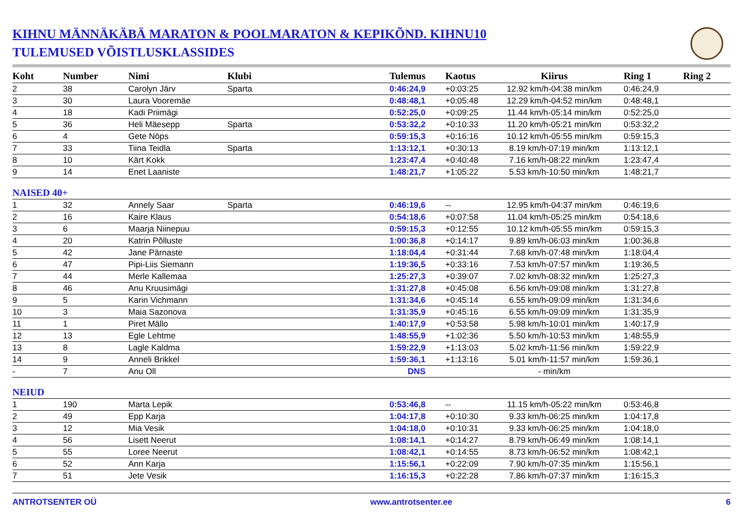KIHNU MÄNNÄKÄBÄ MARATON & POOLMARATON & KEPIKÕND. KIHNU10
TULEMUSED VÕISTLUSKLASSIDES
| Koht | Number | Nimi | Klubi | Tulemus | Kaotus | Kiirus | Ring 1 | Ring 2 |
| --- | --- | --- | --- | --- | --- | --- | --- | --- |
| 2 | 38 | Carolyn Järv | Sparta | 0:46:24,9 | +0:03:25 | 12.92 km/h-04:38 min/km | 0:46:24,9 | |
| 3 | 30 | Laura Vooremäe | | 0:48:48,1 | +0:05:48 | 12.29 km/h-04:52 min/km | 0:48:48,1 | |
| 4 | 18 | Kadi Priimägi | | 0:52:25,0 | +0:09:25 | 11.44 km/h-05:14 min/km | 0:52:25,0 | |
| 5 | 36 | Heli Mäesepp | Sparta | 0:53:32,2 | +0:10:33 | 11.20 km/h-05:21 min/km | 0:53:32,2 | |
| 6 | 4 | Gete Nöps | | 0:59:15,3 | +0:16:16 | 10.12 km/h-05:55 min/km | 0:59:15,3 | |
| 7 | 33 | Tiina Teidla | Sparta | 1:13:12,1 | +0:30:13 | 8.19 km/h-07:19 min/km | 1:13:12,1 | |
| 8 | 10 | Kärt Kokk | | 1:23:47,4 | +0:40:48 | 7.16 km/h-08:22 min/km | 1:23:47,4 | |
| 9 | 14 | Enet Laaniste | | 1:48:21,7 | +1:05:22 | 5.53 km/h-10:50 min/km | 1:48:21,7 | |
| NAISED 40+ | | | | | | | | |
| 1 | 32 | Annely Saar | Sparta | 0:46:19,6 | -- | 12.95 km/h-04:37 min/km | 0:46:19,6 | |
| 2 | 16 | Kaire Klaus | | 0:54:18,6 | +0:07:58 | 11.04 km/h-05:25 min/km | 0:54:18,6 | |
| 3 | 6 | Maarja Niinepuu | | 0:59:15,3 | +0:12:55 | 10.12 km/h-05:55 min/km | 0:59:15,3 | |
| 4 | 20 | Katrin Põlluste | | 1:00:36,8 | +0:14:17 | 9.89 km/h-06:03 min/km | 1:00:36,8 | |
| 5 | 42 | Jane Pärnaste | | 1:18:04,4 | +0:31:44 | 7.68 km/h-07:48 min/km | 1:18:04,4 | |
| 6 | 47 | Pipi-Liis Siemann | | 1:19:36,5 | +0:33:16 | 7.53 km/h-07:57 min/km | 1:19:36,5 | |
| 7 | 44 | Merle Kallemaa | | 1:25:27,3 | +0:39:07 | 7.02 km/h-08:32 min/km | 1:25:27,3 | |
| 8 | 46 | Anu Kruusimägi | | 1:31:27,8 | +0:45:08 | 6.56 km/h-09:08 min/km | 1:31:27,8 | |
| 9 | 5 | Karin Vichmann | | 1:31:34,6 | +0:45:14 | 6.55 km/h-09:09 min/km | 1:31:34,6 | |
| 10 | 3 | Maia Sazonova | | 1:31:35,9 | +0:45:16 | 6.55 km/h-09:09 min/km | 1:31:35,9 | |
| 11 | 1 | Piret Mällo | | 1:40:17,9 | +0:53:58 | 5.98 km/h-10:01 min/km | 1:40:17,9 | |
| 12 | 13 | Egle Lehtme | | 1:48:55,9 | +1:02:36 | 5.50 km/h-10:53 min/km | 1:48:55,9 | |
| 13 | 8 | Lagle Kaldma | | 1:59:22,9 | +1:13:03 | 5.02 km/h-11:56 min/km | 1:59:22,9 | |
| 14 | 9 | Anneli Brikkel | | 1:59:36,1 | +1:13:16 | 5.01 km/h-11:57 min/km | 1:59:36,1 | |
| - | 7 | Anu Oll | | DNS | | - min/km | | |
| NEIUD | | | | | | | | |
| 1 | 190 | Marta Lepik | | 0:53:46,8 | -- | 11.15 km/h-05:22 min/km | 0:53:46,8 | |
| 2 | 49 | Epp Karja | | 1:04:17,8 | +0:10:30 | 9.33 km/h-06:25 min/km | 1:04:17,8 | |
| 3 | 12 | Mia Vesik | | 1:04:18,0 | +0:10:31 | 9.33 km/h-06:25 min/km | 1:04:18,0 | |
| 4 | 56 | Lisett Neerut | | 1:08:14,1 | +0:14:27 | 8.79 km/h-06:49 min/km | 1:08:14,1 | |
| 5 | 55 | Loree Neerut | | 1:08:42,1 | +0:14:55 | 8.73 km/h-06:52 min/km | 1:08:42,1 | |
| 6 | 52 | Ann Karja | | 1:15:56,1 | +0:22:09 | 7.90 km/h-07:35 min/km | 1:15:56,1 | |
| 7 | 51 | Jete Vesik | | 1:16:15,3 | +0:22:28 | 7.86 km/h-07:37 min/km | 1:16:15,3 | |
ANTROTSENTER OÜ www.antrotsenter.ee 6